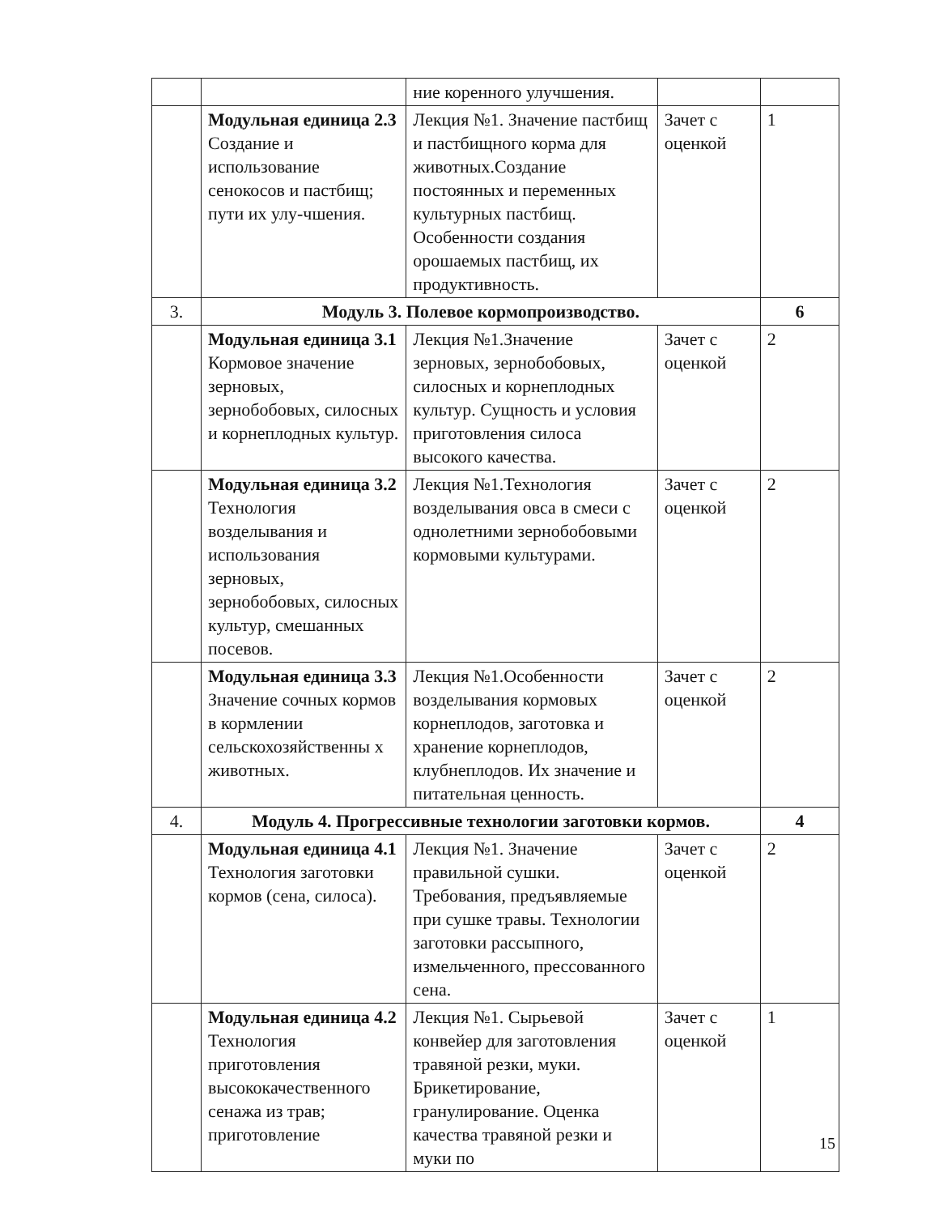| | | ние коренного улучшения. | | |
| | Модульная единица 2.3 Создание и использование сенокосов и пастбищ; пути их улу-чшения. | Лекция №1. Значение пастбищ и пастбищного корма для животных.Создание постоянных и переменных культурных пастбищ. Особенности создания орошаемых пастбищ, их продуктивность. | Зачет с оценкой | 1 |
| 3. | Модуль 3. Полевое кормопроизводство. | | | 6 |
| | Модульная единица 3.1 Кормовое значение зерновых, зернобобовых, силосных и корнеплодных культур. | Лекция №1.Значение зерновых, зернобобовых, силосных и корнеплодных культур. Сущность и условия приготовления силоса высокого качества. | Зачет с оценкой | 2 |
| | Модульная единица 3.2 Технология возделывания и использования зерновых, зернобобовых, силосных культур, смешанных посевов. | Лекция №1.Технология возделывания овса в смеси с однолетними зернобобовыми кормовыми культурами. | Зачет с оценкой | 2 |
| | Модульная единица 3.3 Значение сочных кормов в кормлении сельскохозяйственны х животных. | Лекция №1.Особенности возделывания кормовых корнеплодов, заготовка и хранение корнеплодов, клубнеплодов. Их значение и питательная ценность. | Зачет с оценкой | 2 |
| 4. | Модуль 4. Прогрессивные технологии заготовки кормов. | | | 4 |
| | Модульная единица 4.1 Технология заготовки кормов (сена, силоса). | Лекция №1. Значение правильной сушки. Требования, предъявляемые при сушке травы. Технологии заготовки рассыпного, измельченного, прессованного сена. | Зачет с оценкой | 2 |
| | Модульная единица 4.2 Технология приготовления высококачественного сенажа из трав; приготовление | Лекция №1. Сырьевой конвейер для заготовления травяной резки, муки. Брикетирование, гранулирование. Оценка качества травяной резки и муки по | Зачет с оценкой | 1 |
15